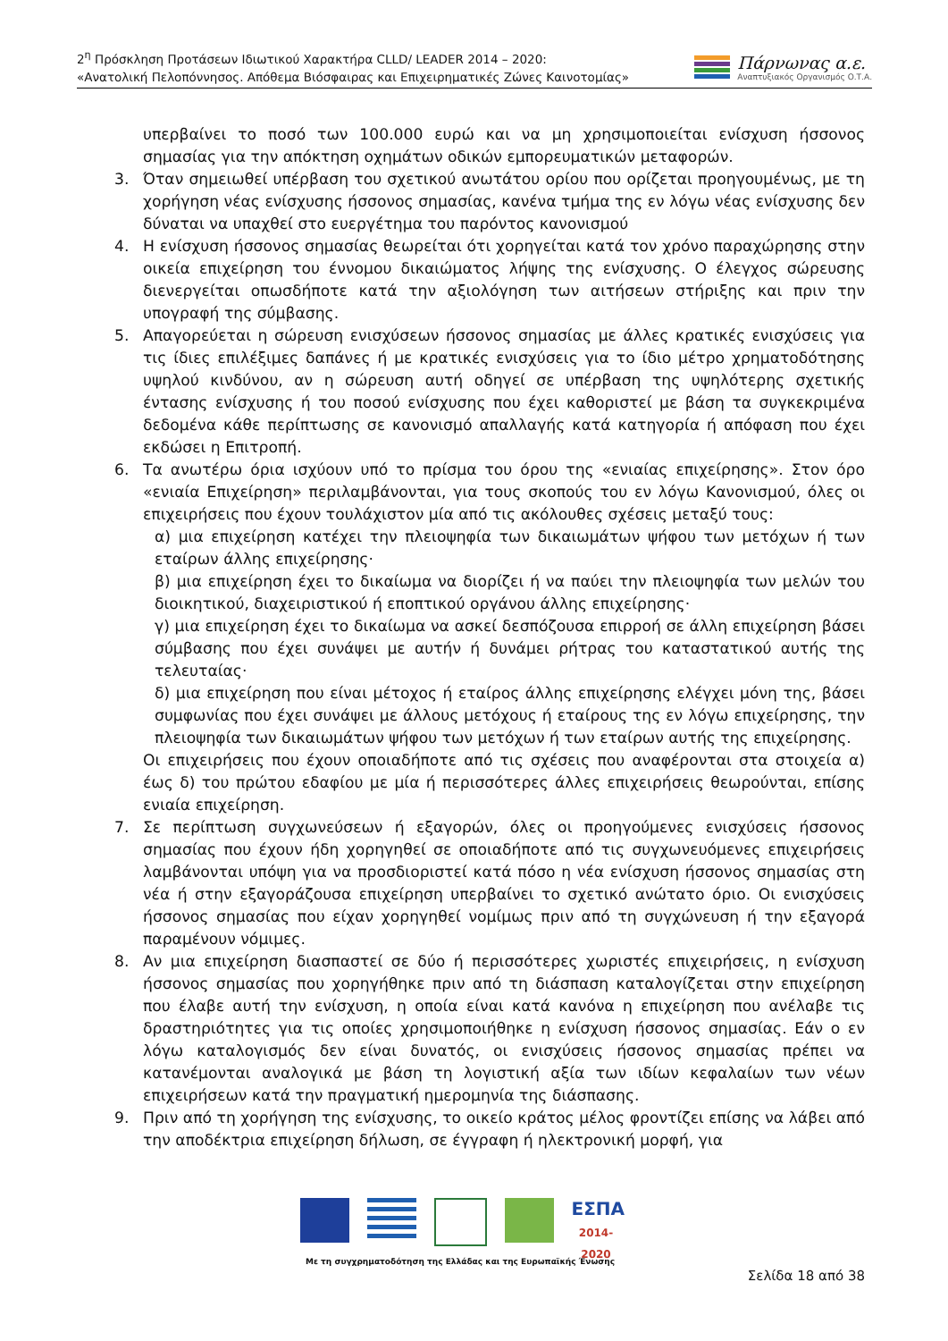2<sup>η</sup> Πρόσκληση Προτάσεων Ιδιωτικού Χαρακτήρα CLLD/ LEADER 2014 – 2020:
«Ανατολική Πελοπόννησος. Απόθεμα Βιόσφαιρας και Επιχειρηματικές Ζώνες Καινοτομίας»
Πάρνωνας α.ε.
Αναπτυξιακός Οργανισμός Ο.Τ.Α.
υπερβαίνει το ποσό των 100.000 ευρώ και να μη χρησιμοποιείται ενίσχυση ήσσονος σημασίας για την απόκτηση οχημάτων οδικών εμπορευματικών μεταφορών.
3. Όταν σημειωθεί υπέρβαση του σχετικού ανωτάτου ορίου που ορίζεται προηγουμένως, με τη χορήγηση νέας ενίσχυσης ήσσονος σημασίας, κανένα τμήμα της εν λόγω νέας ενίσχυσης δεν δύναται να υπαχθεί στο ευεργέτημα του παρόντος κανονισμού
4. Η ενίσχυση ήσσονος σημασίας θεωρείται ότι χορηγείται κατά τον χρόνο παραχώρησης στην οικεία επιχείρηση του έννομου δικαιώματος λήψης της ενίσχυσης. Ο έλεγχος σώρευσης διενεργείται οπωσδήποτε κατά την αξιολόγηση των αιτήσεων στήριξης και πριν την υπογραφή της σύμβασης.
5. Απαγορεύεται η σώρευση ενισχύσεων ήσσονος σημασίας με άλλες κρατικές ενισχύσεις για τις ίδιες επιλέξιμες δαπάνες ή με κρατικές ενισχύσεις για το ίδιο μέτρο χρηματοδότησης υψηλού κινδύνου, αν η σώρευση αυτή οδηγεί σε υπέρβαση της υψηλότερης σχετικής έντασης ενίσχυσης ή του ποσού ενίσχυσης που έχει καθοριστεί με βάση τα συγκεκριμένα δεδομένα κάθε περίπτωσης σε κανονισμό απαλλαγής κατά κατηγορία ή απόφαση που έχει εκδώσει η Επιτροπή.
6. Τα ανωτέρω όρια ισχύουν υπό το πρίσμα του όρου της «ενιαίας επιχείρησης». Στον όρο «ενιαία Επιχείρηση» περιλαμβάνονται, για τους σκοπούς του εν λόγω Κανονισμού, όλες οι επιχειρήσεις που έχουν τουλάχιστον μία από τις ακόλουθες σχέσεις μεταξύ τους:
α) μια επιχείρηση κατέχει την πλειοψηφία των δικαιωμάτων ψήφου των μετόχων ή των εταίρων άλλης επιχείρησης·
β) μια επιχείρηση έχει το δικαίωμα να διορίζει ή να παύει την πλειοψηφία των μελών του διοικητικού, διαχειριστικού ή εποπτικού οργάνου άλλης επιχείρησης·
γ) μια επιχείρηση έχει το δικαίωμα να ασκεί δεσπόζουσα επιρροή σε άλλη επιχείρηση βάσει σύμβασης που έχει συνάψει με αυτήν ή δυνάμει ρήτρας του καταστατικού αυτής της τελευταίας·
δ) μια επιχείρηση που είναι μέτοχος ή εταίρος άλλης επιχείρησης ελέγχει μόνη της, βάσει συμφωνίας που έχει συνάψει με άλλους μετόχους ή εταίρους της εν λόγω επιχείρησης, την πλειοψηφία των δικαιωμάτων ψήφου των μετόχων ή των εταίρων αυτής της επιχείρησης.
Οι επιχειρήσεις που έχουν οποιαδήποτε από τις σχέσεις που αναφέρονται στα στοιχεία α) έως δ) του πρώτου εδαφίου με μία ή περισσότερες άλλες επιχειρήσεις θεωρούνται, επίσης ενιαία επιχείρηση.
7. Σε περίπτωση συγχωνεύσεων ή εξαγορών, όλες οι προηγούμενες ενισχύσεις ήσσονος σημασίας που έχουν ήδη χορηγηθεί σε οποιαδήποτε από τις συγχωνευόμενες επιχειρήσεις λαμβάνονται υπόψη για να προσδιοριστεί κατά πόσο η νέα ενίσχυση ήσσονος σημασίας στη νέα ή στην εξαγοράζουσα επιχείρηση υπερβαίνει το σχετικό ανώτατο όριο. Οι ενισχύσεις ήσσονος σημασίας που είχαν χορηγηθεί νομίμως πριν από τη συγχώνευση ή την εξαγορά παραμένουν νόμιμες.
8. Αν μια επιχείρηση διασπαστεί σε δύο ή περισσότερες χωριστές επιχειρήσεις, η ενίσχυση ήσσονος σημασίας που χορηγήθηκε πριν από τη διάσπαση καταλογίζεται στην επιχείρηση που έλαβε αυτή την ενίσχυση, η οποία είναι κατά κανόνα η επιχείρηση που ανέλαβε τις δραστηριότητες για τις οποίες χρησιμοποιήθηκε η ενίσχυση ήσσονος σημασίας. Εάν ο εν λόγω καταλογισμός δεν είναι δυνατός, οι ενισχύσεις ήσσονος σημασίας πρέπει να κατανέμονται αναλογικά με βάση τη λογιστική αξία των ιδίων κεφαλαίων των νέων επιχειρήσεων κατά την πραγματική ημερομηνία της διάσπασης.
9. Πριν από τη χορήγηση της ενίσχυσης, το οικείο κράτος μέλος φροντίζει επίσης να λάβει από την αποδέκτρια επιχείρηση δήλωση, σε έγγραφη ή ηλεκτρονική μορφή, για
ΕΣΠΑ
2014-2020
Με τη συγχρηματοδότηση της Ελλάδας και της Ευρωπαϊκής Ένωσης
Σελίδα 18 από 38